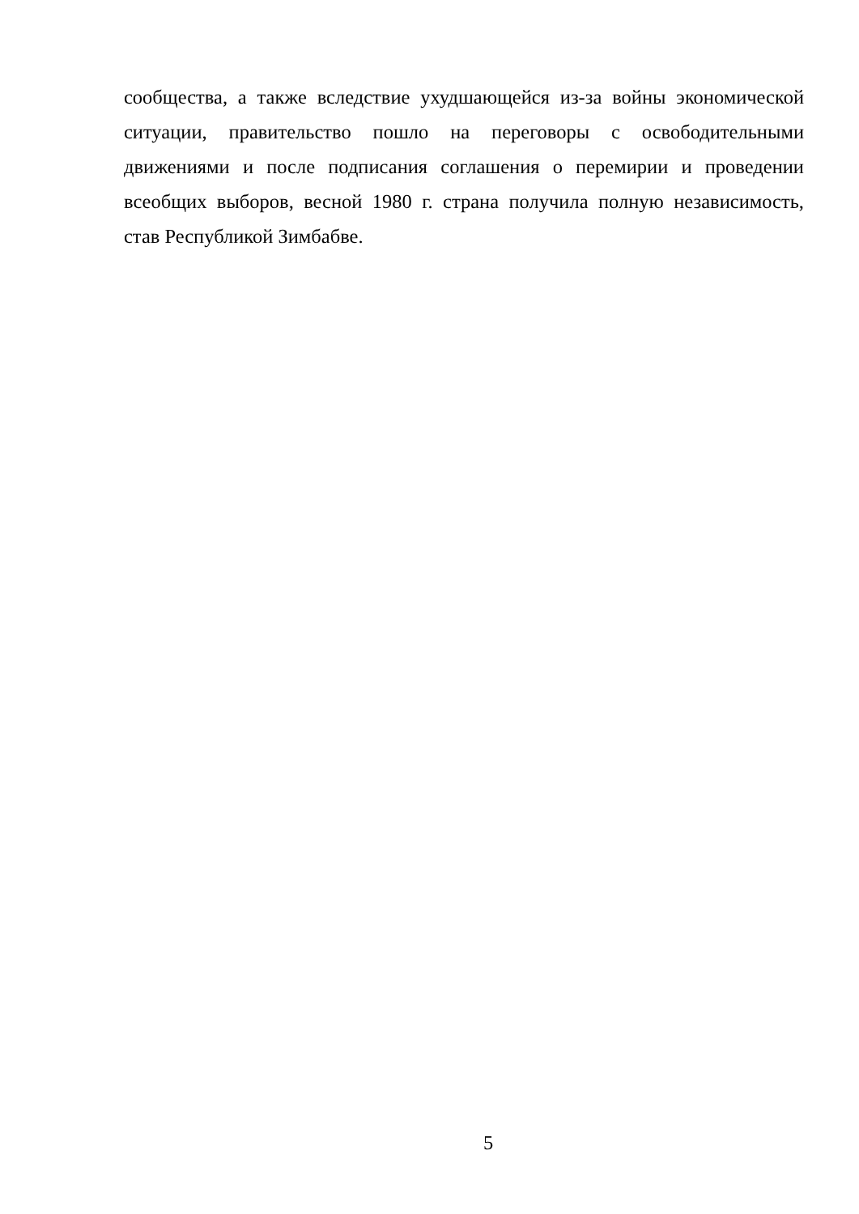сообщества, а также вследствие ухудшающейся из-за войны экономической ситуации, правительство пошло на переговоры с освободительными движениями и после подписания соглашения о перемирии и проведении всеобщих выборов, весной 1980 г. страна получила полную независимость, став Республикой Зимбабве.
5